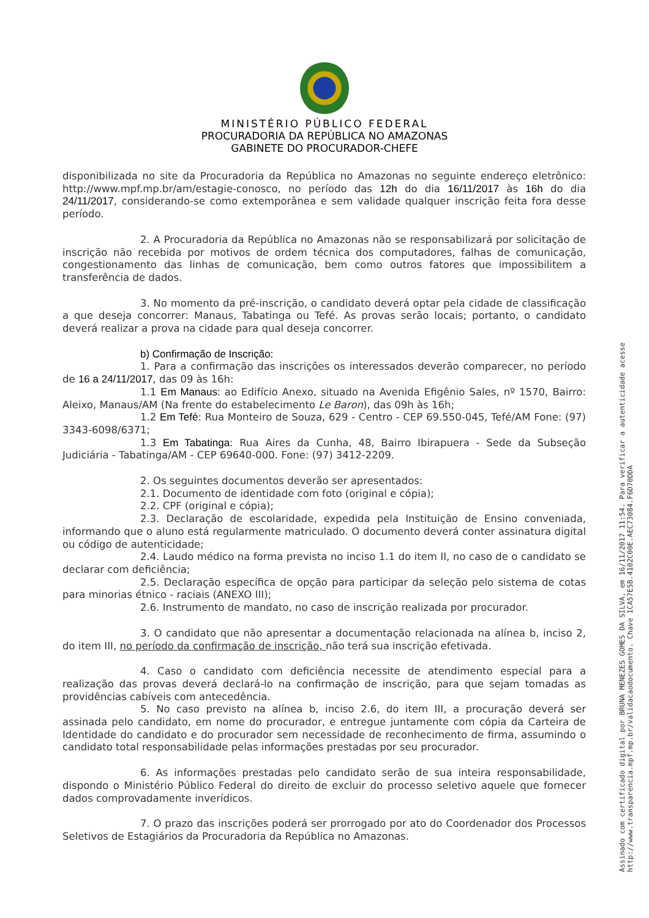MINISTÉRIO PÚBLICO FEDERAL
PROCURADORIA DA REPÚBLICA NO AMAZONAS
GABINETE DO PROCURADOR-CHEFE
disponibilizada no site da Procuradoria da República no Amazonas no seguinte endereço eletrônico: http://www.mpf.mp.br/am/estagie-conosco, no período das 12h do dia 16/11/2017 às 16h do dia 24/11/2017, considerando-se como extemporânea e sem validade qualquer inscrição feita fora desse período.
2. A Procuradoria da República no Amazonas não se responsabilizará por solicitação de inscrição não recebida por motivos de ordem técnica dos computadores, falhas de comunicação, congestionamento das linhas de comunicação, bem como outros fatores que impossibilitem a transferência de dados.
3. No momento da pré-inscrição, o candidato deverá optar pela cidade de classificação a que deseja concorrer: Manaus, Tabatinga ou Tefé. As provas serão locais; portanto, o candidato deverá realizar a prova na cidade para qual deseja concorrer.
b) Confirmação de Inscrição:
1. Para a confirmação das inscrições os interessados deverão comparecer, no período de 16 a 24/11/2017, das 09 às 16h:
1.1 Em Manaus: ao Edifício Anexo, situado na Avenida Efigênio Sales, nº 1570, Bairro: Aleixo, Manaus/AM (Na frente do estabelecimento Le Baron), das 09h às 16h;
1.2 Em Tefé: Rua Monteiro de Souza, 629 - Centro - CEP 69.550-045, Tefé/AM Fone: (97) 3343-6098/6371;
1.3 Em Tabatinga: Rua Aires da Cunha, 48, Bairro Ibirapuera - Sede da Subseção Judiciária - Tabatinga/AM - CEP 69640-000. Fone: (97) 3412-2209.
2. Os seguintes documentos deverão ser apresentados:
2.1. Documento de identidade com foto (original e cópia);
2.2. CPF (original e cópia);
2.3. Declaração de escolaridade, expedida pela Instituição de Ensino conveniada, informando que o aluno está regularmente matriculado. O documento deverá conter assinatura digital ou código de autenticidade;
2.4. Laudo médico na forma prevista no inciso 1.1 do item II, no caso de o candidato se declarar com deficiência;
2.5. Declaração específica de opção para participar da seleção pelo sistema de cotas para minorias étnico - raciais (ANEXO III);
2.6. Instrumento de mandato, no caso de inscrição realizada por procurador.
3. O candidato que não apresentar a documentação relacionada na alínea b, inciso 2, do item III, no período da confirmação de inscrição, não terá sua inscrição efetivada.
4. Caso o candidato com deficiência necessite de atendimento especial para a realização das provas deverá declará-lo na confirmação de inscrição, para que sejam tomadas as providências cabíveis com antecedência.
5. No caso previsto na alínea b, inciso 2.6, do item III, a procuração deverá ser assinada pelo candidato, em nome do procurador, e entregue juntamente com cópia da Carteira de Identidade do candidato e do procurador sem necessidade de reconhecimento de firma, assumindo o candidato total responsabilidade pelas informações prestadas por seu procurador.
6. As informações prestadas pelo candidato serão de sua inteira responsabilidade, dispondo o Ministério Público Federal do direito de excluir do processo seletivo aquele que fornecer dados comprovadamente inverídicos.
7. O prazo das inscrições poderá ser prorrogado por ato do Coordenador dos Processos Seletivos de Estagiários da Procuradoria da República no Amazonas.
Assinado com certificado digital por BRUNA MENEZES GOMES DA SILVA, em 16/11/2017 11:54. Para verificar a autenticidade acesse
http://www.transparencia.mpf.mp.br/validacaodocumento. Chave 1CA57E5B.4102C00E.AEC73084.F6D70DDA